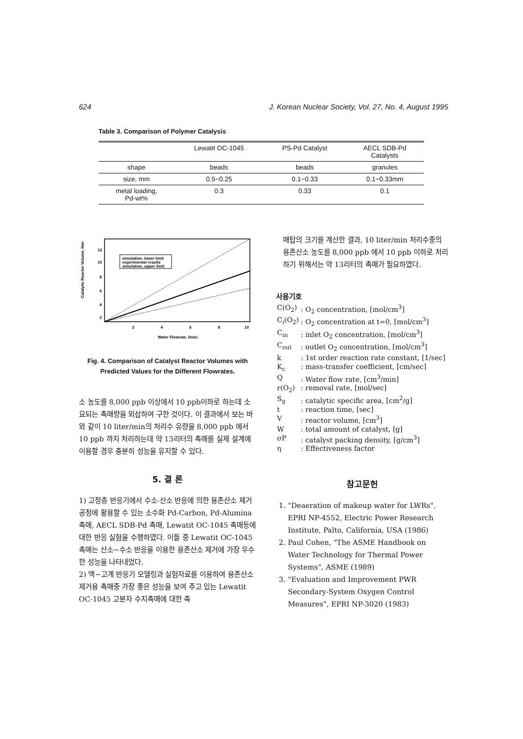624 J. Korean Nuclear Society, Vol. 27, No. 4, August 1995
Table 3. Comparison of Polymer Catalysis
| | Lewatit OC-1045 | PS-Pd Catalyst | AECL SDB-Pd Catalysts |
| --- | --- | --- | --- |
| shape | beads | beads | granules |
| size, mm | 0.5−0.25 | 0.1−0.33 | 0.1−0.33mm |
| metal loading, Pd-wt% | 0.3 | 0.33 | 0.1 |
Catalytic Reactor Volume, liter
simulation, lower limit
experimental results
simulation, upper limit
12
10
8
6
4
2
2
4
6
8
10
Water Flowrate, l/min.
Fig. 4. Comparison of Catalyst Reactor Volumes with
Predicted Values for the Different Flowrates.
소 농도를 8,000 ppb 이상에서 10 ppb이하로 하는데 소요되는 촉매량을 외삽하여 구한 것이다. 이 결과에서 보는 바와 같이 10 liter/min의 처리수 유량을 8,000 ppb 에서 10 ppb 까지 처리하는데 약 13리터의 촉매를 실제 설계에 이용할 경우 충분히 성능을 유지할 수 있다.
5. 결 론
1) 고정층 반응기에서 수소-산소 반응에 의한 용존산소 제거 공정에 활용할 수 있는 소수화 Pd-Carbon, Pd-Alumina 촉매, AECL SDB-Pd 촉매, Lewatit OC-1045 촉매등에 대한 반응 실험을 수행하였다. 이들 중 Lewatit OC-1045 촉매는 산소−수소 반응을 이용한 용존산소 제거에 가장 우수한 성능을 나타내었다.
2) 액−고계 반응기 모델링과 실험자료를 이용하여 용존산소 제거용 촉매중 가장 좋은 성능을 보여 주고 있는 Lewatit OC-1045 고분자 수지촉매에 대한 축
매탑의 크기를 계산한 결과, 10 liter/min 처리수중의 용존산소 농도를 8,000 ppb 에서 10 ppb 이하로 처리하기 위해서는 약 13리터의 촉매가 필요하였다.
사용기호
| C(O<sub>2</sub>) | : O<sub>2</sub> concentration, [mol/cm<sup>3</sup>] |
| C<sub>i</sub>(O<sub>2</sub>) | : O<sub>2</sub> concentration at t=0, [mol/cm<sup>3</sup>] |
| C<sub>in</sub> | : inlet O<sub>2</sub> concentration, [mol/cm<sup>3</sup>] |
| C<sub>out</sub> | : outlet O<sub>2</sub> concentration, [mol/cm<sup>3</sup>] |
| k | : 1st order reaction rate constant, [1/sec] |
| K<sub>c</sub> | : mass-transfer coefficient, [cm/sec] |
| Q | : Water flow rate, [cm<sup>3</sup>/min] |
| r(O<sub>2</sub>) | : removal rate, [mol/sec] |
| S<sub>g</sub> | : catalytic specific area, [cm<sup>2</sup>/g] |
| t | : reaction time, [sec] |
| V | : reactor volume, [cm<sup>3</sup>] |
| W | : total amount of catalyst, [g] |
| σP | : catalyst packing density, [g/cm<sup>3</sup>] |
| η | : Effectiveness factor |
참고문헌
1. "Deaeration of makeup water for LWRs", EPRI NP-4552, Electric Power Research Institute, Palto, California, USA (1986)
2. Paul Cohen, "The ASME Handbook on Water Technology for Thermal Power Systems", ASME (1989)
3. "Evaluation and Improvement PWR Secondary-System Oxygen Control Measures", EPRI NP-3020 (1983)